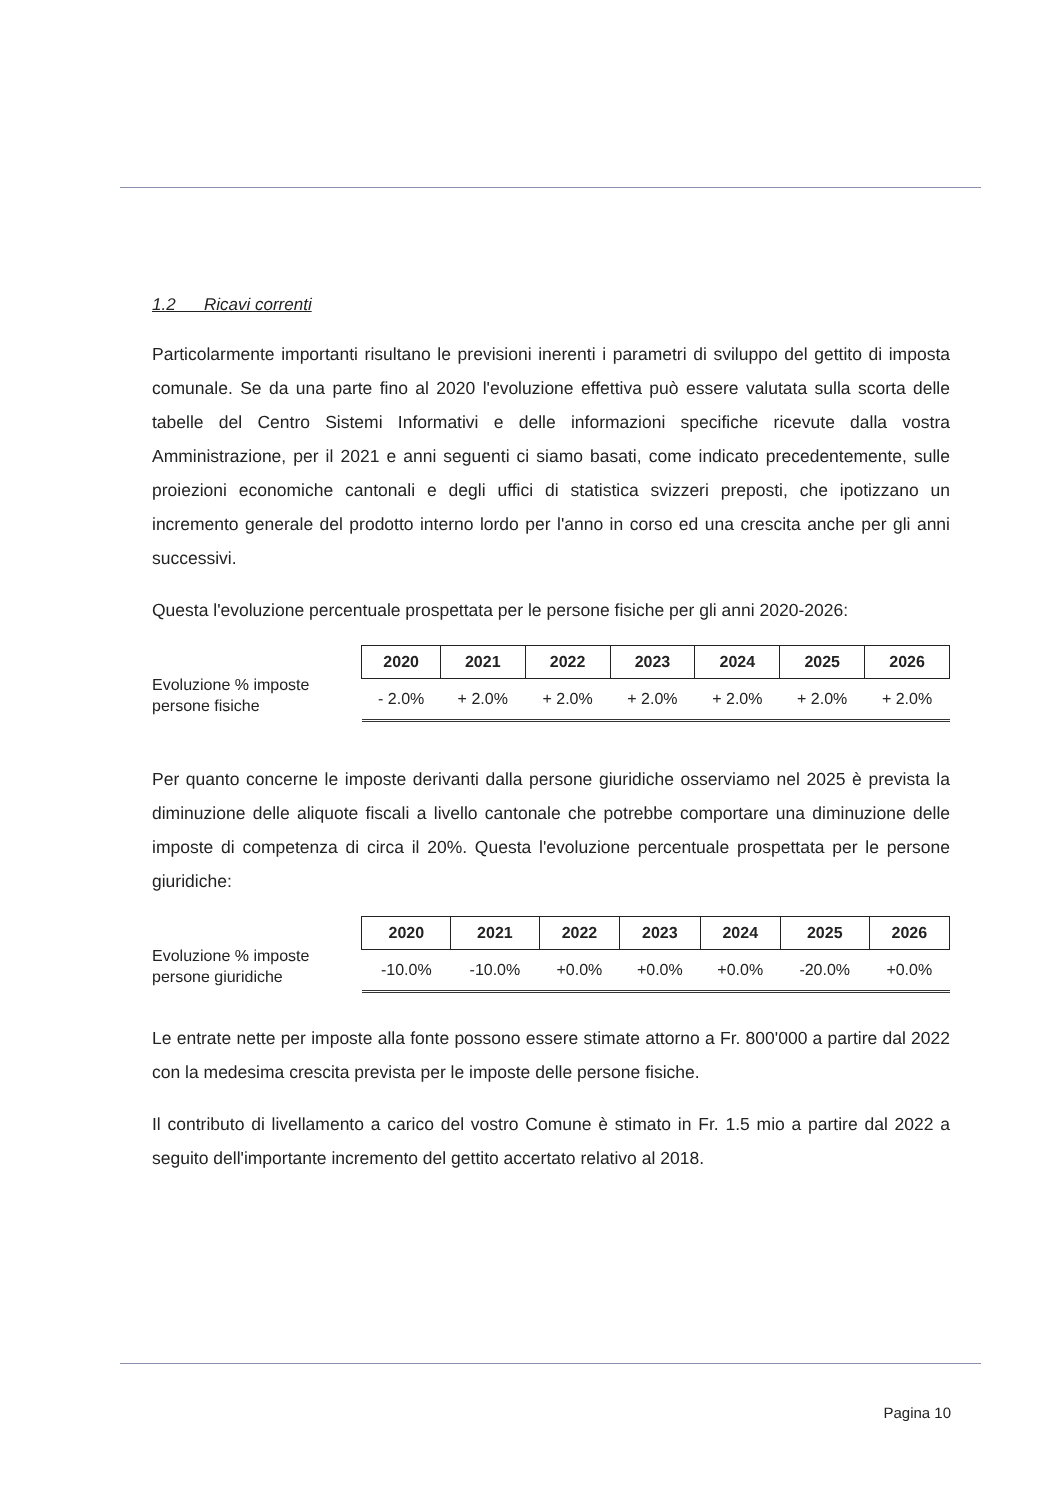1.2 Ricavi correnti
Particolarmente importanti risultano le previsioni inerenti i parametri di sviluppo del gettito di imposta comunale. Se da una parte fino al 2020 l'evoluzione effettiva può essere valutata sulla scorta delle tabelle del Centro Sistemi Informativi e delle informazioni specifiche ricevute dalla vostra Amministrazione, per il 2021 e anni seguenti ci siamo basati, come indicato precedentemente, sulle proiezioni economiche cantonali e degli uffici di statistica svizzeri preposti, che ipotizzano un incremento generale del prodotto interno lordo per l'anno in corso ed una crescita anche per gli anni successivi.
Questa l'evoluzione percentuale prospettata per le persone fisiche per gli anni 2020-2026:
Evoluzione % imposte persone fisiche
| 2020 | 2021 | 2022 | 2023 | 2024 | 2025 | 2026 |
| --- | --- | --- | --- | --- | --- | --- |
| - 2.0% | + 2.0% | + 2.0% | + 2.0% | + 2.0% | + 2.0% | + 2.0% |
Per quanto concerne le imposte derivanti dalla persone giuridiche osserviamo nel 2025 è prevista la diminuzione delle aliquote fiscali a livello cantonale che potrebbe comportare una diminuzione delle imposte di competenza di circa il 20%. Questa l'evoluzione percentuale prospettata per le persone giuridiche:
Evoluzione % imposte persone giuridiche
| 2020 | 2021 | 2022 | 2023 | 2024 | 2025 | 2026 |
| --- | --- | --- | --- | --- | --- | --- |
| -10.0% | -10.0% | +0.0% | +0.0% | +0.0% | -20.0% | +0.0% |
Le entrate nette per imposte alla fonte possono essere stimate attorno a Fr. 800'000 a partire dal 2022 con la medesima crescita prevista per le imposte delle persone fisiche.
Il contributo di livellamento a carico del vostro Comune è stimato in Fr. 1.5 mio a partire dal 2022 a seguito dell'importante incremento del gettito accertato relativo al 2018.
Pagina 10